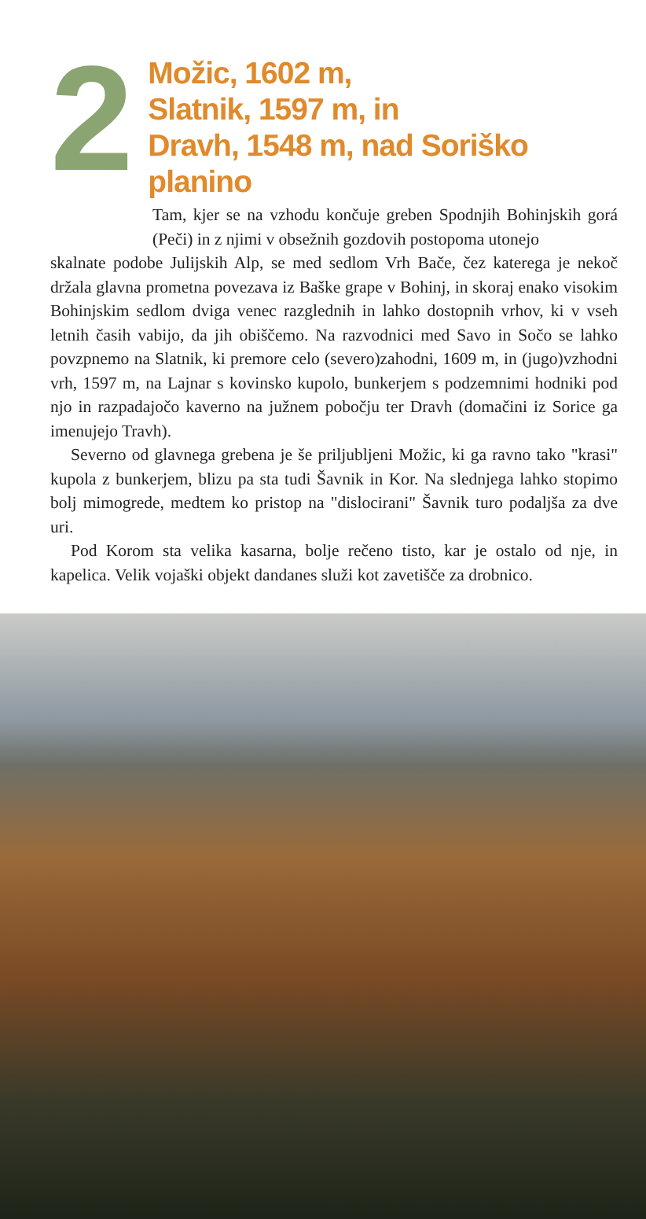2
Možic, 1602 m,
Slatnik, 1597 m, in
Dravh, 1548 m, nad Soriško planino
Tam, kjer se na vzhodu končuje greben Spodnjih Bohinjskih gorá (Peči) in z njimi v obsežnih gozdovih postopoma utonejo
skalnate podobe Julijskih Alp, se med sedlom Vrh Bače, čez katerega je nekoč držala glavna prometna povezava iz Baške grape v Bohinj, in skoraj enako visokim Bohinjskim sedlom dviga venec razglednih in lahko dostopnih vrhov, ki v vseh letnih časih vabijo, da jih obiščemo. Na razvodnici med Savo in Sočo se lahko povzpnemo na Slatnik, ki premore celo (severo)zahodni, 1609 m, in (jugo)vzhodni vrh, 1597 m, na Lajnar s kovinsko kupolo, bunkerjem s podzemnimi hodniki pod njo in razpadajočo kaverno na južnem pobočju ter Dravh (domačini iz Sorice ga imenujejo Travh).
Severno od glavnega grebena je še priljubljeni Možic, ki ga ravno tako "krasi" kupola z bunkerjem, blizu pa sta tudi Šavnik in Kor. Na slednjega lahko stopimo bolj mimogrede, medtem ko pristop na "dislocirani" Šavnik turo podaljša za dve uri.
Pod Korom sta velika kasarna, bolje rečeno tisto, kar je ostalo od nje, in kapelica. Velik vojaški objekt dandanes služi kot zavetišče za drobnico.